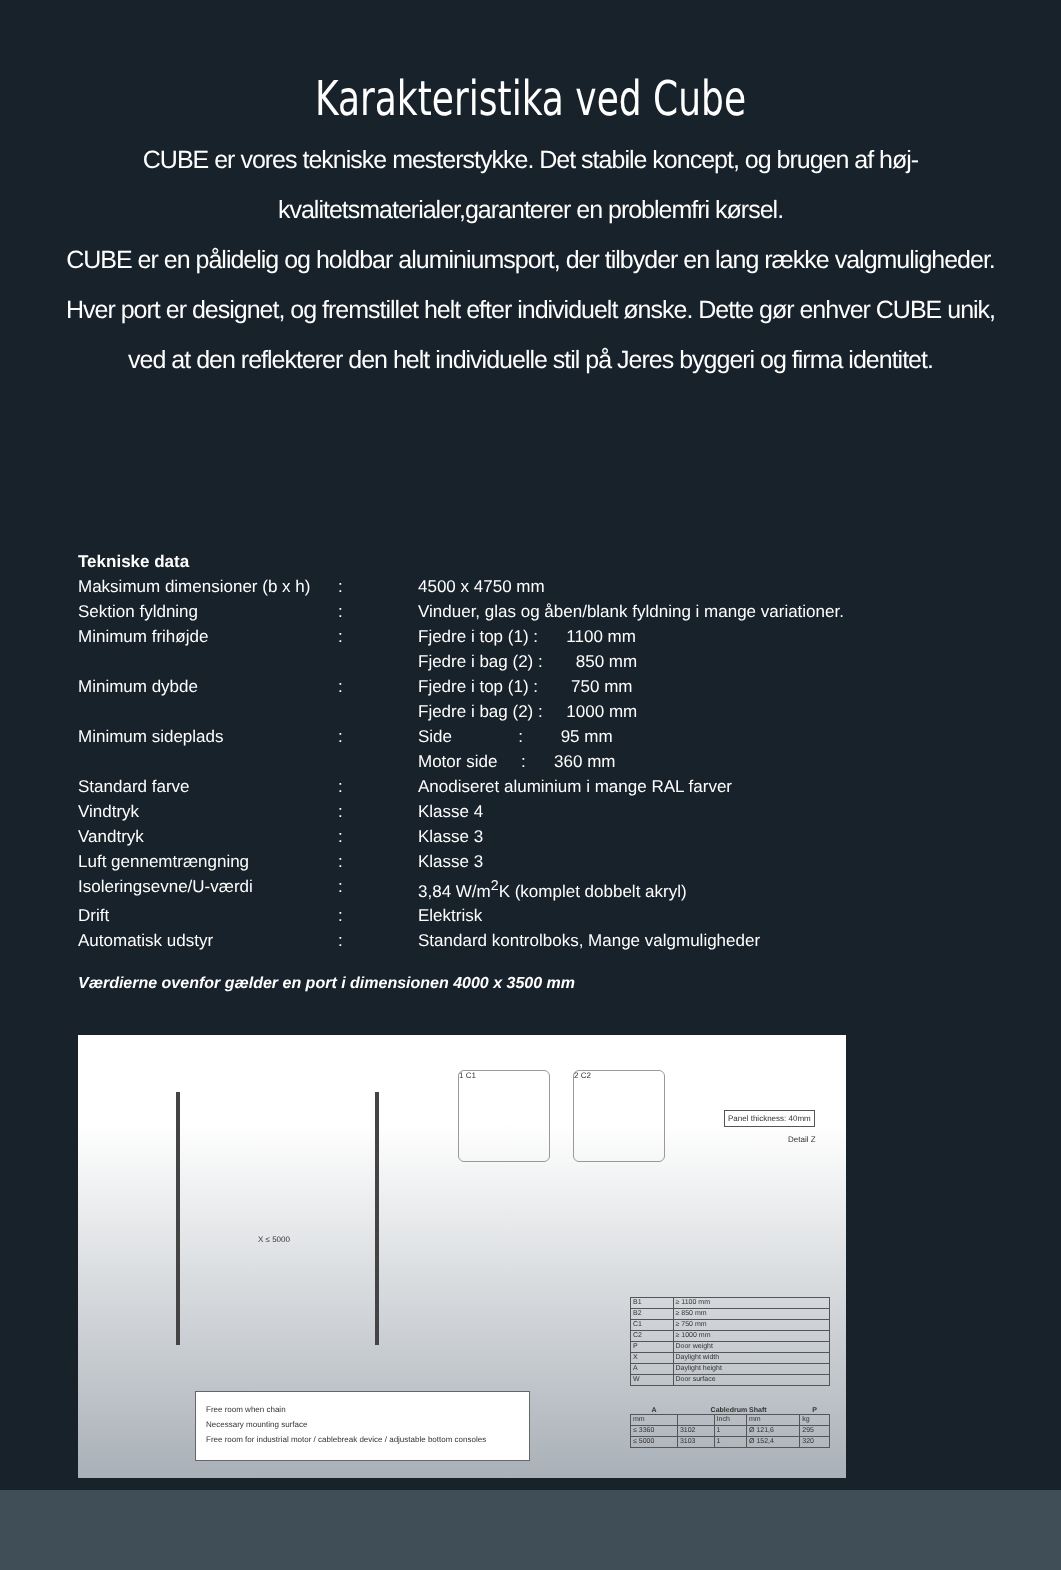Karakteristika ved Cube
CUBE er vores tekniske mesterstykke. Det stabile koncept, og brugen af høj-
kvalitetsmaterialer,garanterer en problemfri kørsel.
CUBE er en pålidelig og holdbar aluminiumsport, der tilbyder en lang række valgmuligheder.
Hver port er designet, og fremstillet helt efter individuelt ønske. Dette gør enhver CUBE unik,
ved at den reflekterer den helt individuelle stil på Jeres byggeri og firma identitet.
| Tekniske data | | |
| Maksimum dimensioner (b x h) | : | 4500 x 4750 mm |
| Sektion fyldning | : | Vinduer, glas og åben/blank fyldning i mange variationer. |
| Minimum frihøjde | : | Fjedre i top (1) : 1100 mm |
| | | Fjedre i bag (2) : 850 mm |
| Minimum dybde | : | Fjedre i top (1) : 750 mm |
| | | Fjedre i bag (2) : 1000 mm |
| Minimum sideplads | : | Side : 95 mm |
| | | Motor side : 360 mm |
| Standard farve | : | Anodiseret aluminium i mange RAL farver |
| Vindtryk | : | Klasse 4 |
| Vandtryk | : | Klasse 3 |
| Luft gennemtrængning | : | Klasse 3 |
| Isoleringsevne/U-værdi | : | 3,84 W/m<sup>2</sup>K (komplet dobbelt akryl) |
| Drift | : | Elektrisk |
| Automatisk udstyr | : | Standard kontrolboks, Mange valgmuligheder |
Værdierne ovenfor gælder en port i dimensionen 4000 x 3500 mm
X ≤ 5000
1 C1 2 C2
Panel thickness: 40mm
Detail Z
Free room when chain
Necessary mounting surface
Free room for industrial motor / cablebreak device / adjustable bottom consoles
| B1 | ≥ 1100 mm |
| B2 | ≥ 850 mm |
| C1 | ≥ 750 mm |
| C2 | ≥ 1000 mm |
| P | Door weight |
| X | Daylight width |
| A | Daylight height |
| W | Door surface |
| A | Cabledrum Shaft | | | P |
| --- | --- | --- | --- | --- |
| mm | | Inch | mm | kg |
| ≤ 3360 | 3102 | 1 | Ø 121,6 | 295 |
| ≤ 5000 | 3103 | 1 | Ø 152,4 | 320 |